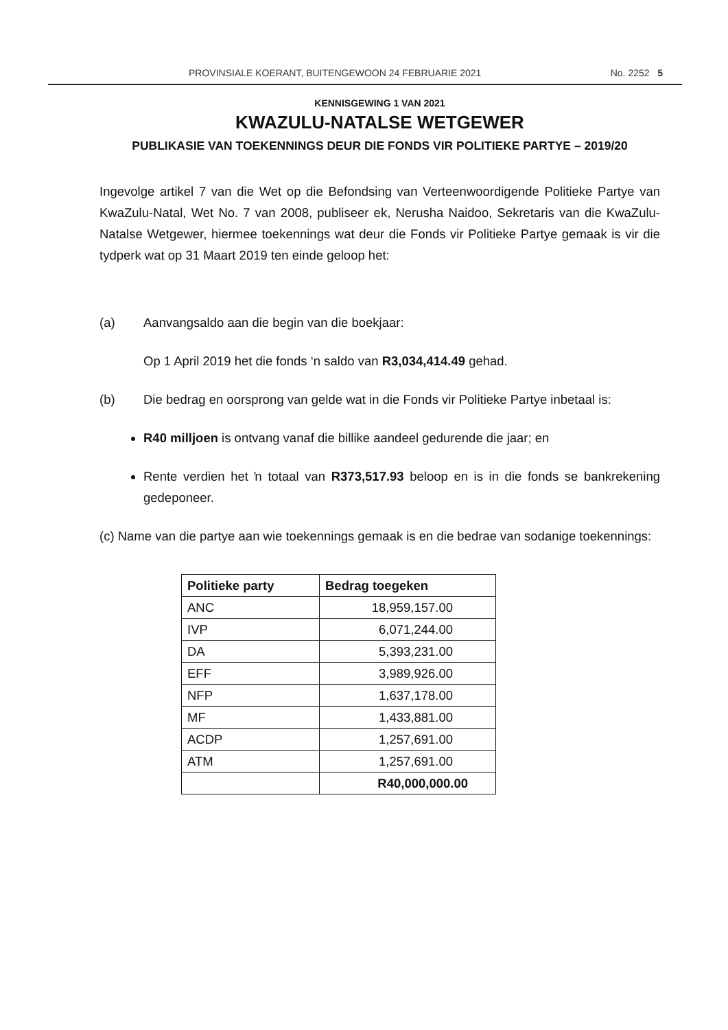PROVINSIALE KOERANT, BUITENGEWOON 24 FEBRUARIE 2021 No. 2252 5
KENNISGEWING 1 VAN 2021
KWAZULU-NATALSE WETGEWER
PUBLIKASIE VAN TOEKENNINGS DEUR DIE FONDS VIR POLITIEKE PARTYE – 2019/20
Ingevolge artikel 7 van die Wet op die Befondsing van Verteenwoordigende Politieke Partye van KwaZulu-Natal, Wet No. 7 van 2008, publiseer ek, Nerusha Naidoo, Sekretaris van die KwaZulu-Natalse Wetgewer, hiermee toekennings wat deur die Fonds vir Politieke Partye gemaak is vir die tydperk wat op 31 Maart 2019 ten einde geloop het:
(a) Aanvangsaldo aan die begin van die boekjaar:
Op 1 April 2019 het die fonds ‘n saldo van R3,034,414.49 gehad.
(b) Die bedrag en oorsprong van gelde wat in die Fonds vir Politieke Partye inbetaal is:
R40 milljoen is ontvang vanaf die billike aandeel gedurende die jaar; en
Rente verdien het ŉ totaal van R373,517.93 beloop en is in die fonds se bankrekening gedeponeer.
(c) Name van die partye aan wie toekennings gemaak is en die bedrae van sodanige toekennings:
| Politieke party | Bedrag toegeken |
| --- | --- |
| ANC | 18,959,157.00 |
| IVP | 6,071,244.00 |
| DA | 5,393,231.00 |
| EFF | 3,989,926.00 |
| NFP | 1,637,178.00 |
| MF | 1,433,881.00 |
| ACDP | 1,257,691.00 |
| ATM | 1,257,691.00 |
| | R40,000,000.00 |